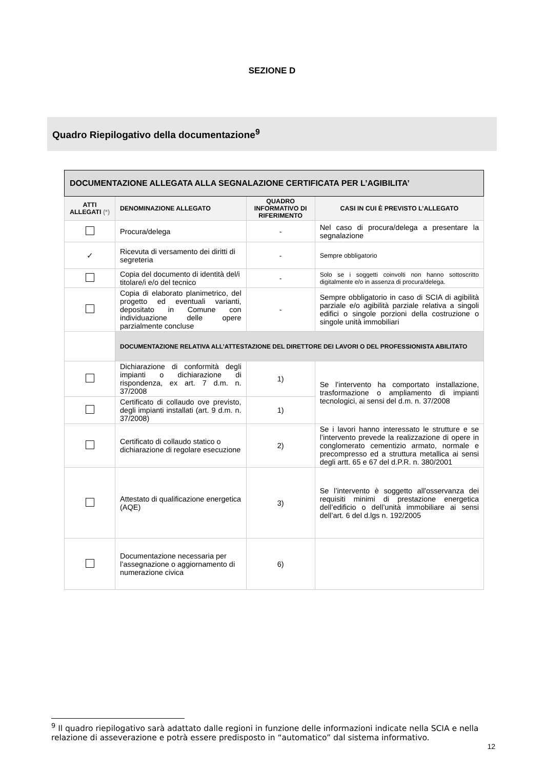SEZIONE D
Quadro Riepilogativo della documentazione<sup>9</sup>
| DOCUMENTAZIONE ALLEGATA ALLA SEGNALAZIONE CERTIFICATA PER L’AGIBILITA’ | | | |
| --- | --- | --- | --- |
| ATTI ALLEGATI (*) | DENOMINAZIONE ALLEGATO | QUADRO INFORMATIVO DI RIFERIMENTO | CASI IN CUI È PREVISTO L’ALLEGATO |
| | Procura/delega | - | Nel caso di procura/delega a presentare la segnalazione |
| ✓ | Ricevuta di versamento dei diritti di segreteria | - | Sempre obbligatorio |
| | Copia del documento di identità del/i titolare/i e/o del tecnico | - | Solo se i soggetti coinvolti non hanno sottoscritto digitalmente e/o in assenza di procura/delega. |
| | Copia di elaborato planimetrico, del progetto ed eventuali varianti, depositato in Comune con individuazione delle opere parzialmente concluse | - | Sempre obbligatorio in caso di SCIA di agibilità parziale e/o agibilità parziale relativa a singoli edifici o singole porzioni della costruzione o singole unità immobiliari |
| | DOCUMENTAZIONE RELATIVA ALL’ATTESTAZIONE DEL DIRETTORE DEI LAVORI O DEL PROFESSIONISTA ABILITATO | | |
| | Dichiarazione di conformità degli impianti o dichiarazione di rispondenza, ex art. 7 d.m. n. 37/2008 | 1) | Se l’intervento ha comportato installazione, trasformazione o ampliamento di impianti tecnologici, ai sensi del d.m. n. 37/2008 |
| | Certificato di collaudo ove previsto, degli impianti installati (art. 9 d.m. n. 37/2008) | 1) | |
| | Certificato di collaudo statico o dichiarazione di regolare esecuzione | 2) | Se i lavori hanno interessato le strutture e se l’intervento prevede la realizzazione di opere in conglomerato cementizio armato, normale e precompresso ed a struttura metallica ai sensi degli artt. 65 e 67 del d.P.R. n. 380/2001 |
| | Attestato di qualificazione energetica (AQE) | 3) | Se l’intervento è soggetto all'osservanza dei requisiti minimi di prestazione energetica dell’edificio o dell’unità immobiliare ai sensi dell’art. 6 del d.lgs n. 192/2005 |
| | Documentazione necessaria per l’assegnazione o aggiornamento di numerazione civica | 6) | |
<sup>9</sup> Il quadro riepilogativo sarà adattato dalle regioni in funzione delle informazioni indicate nella SCIA e nella relazione di asseverazione e potrà essere predisposto in “automatico” dal sistema informativo.
12